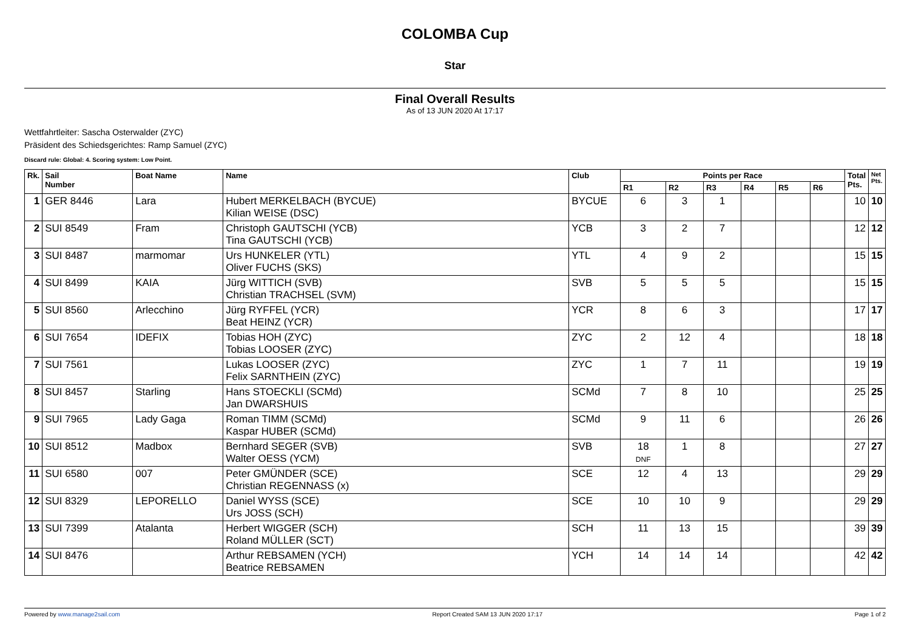COLOMBA Cup
Star
Final Overall Results
As of 13 JUN 2020 At 17:17
Wettfahrtleiter: Sascha Osterwalder (ZYC)
Präsident des Schiedsgerichtes: Ramp Samuel (ZYC)
Discard rule: Global: 4. Scoring system: Low Point.
| Rk. | Sail Number | Boat Name | Name | Club | Points per Race | | | | | | Total Pts. | Net Pts. |
| --- | --- | --- | --- | --- | --- | --- | --- | --- | --- | --- | --- | --- |
| | | | | | R1 | R2 | R3 | R4 | R5 | R6 | | |
| 1 | GER 8446 | Lara | Hubert MERKELBACH (BYCUE) Kilian WEISE (DSC) | BYCUE | 6 | 3 | 1 | | | | 10 | 10 |
| 2 | SUI 8549 | Fram | Christoph GAUTSCHI (YCB) Tina GAUTSCHI (YCB) | YCB | 3 | 2 | 7 | | | | 12 | 12 |
| 3 | SUI 8487 | marmomar | Urs HUNKELER (YTL) Oliver FUCHS (SKS) | YTL | 4 | 9 | 2 | | | | 15 | 15 |
| 4 | SUI 8499 | KAIA | Jürg WITTICH (SVB) Christian TRACHSEL (SVM) | SVB | 5 | 5 | 5 | | | | 15 | 15 |
| 5 | SUI 8560 | Arlecchino | Jürg RYFFEL (YCR) Beat HEINZ (YCR) | YCR | 8 | 6 | 3 | | | | 17 | 17 |
| 6 | SUI 7654 | IDEFIX | Tobias HOH (ZYC) Tobias LOOSER (ZYC) | ZYC | 2 | 12 | 4 | | | | 18 | 18 |
| 7 | SUI 7561 | | Lukas LOOSER (ZYC) Felix SARNTHEIN (ZYC) | ZYC | 1 | 7 | 11 | | | | 19 | 19 |
| 8 | SUI 8457 | Starling | Hans STOECKLI (SCMd) Jan DWARSHUIS | SCMd | 7 | 8 | 10 | | | | 25 | 25 |
| 9 | SUI 7965 | Lady Gaga | Roman TIMM (SCMd) Kaspar HUBER (SCMd) | SCMd | 9 | 11 | 6 | | | | 26 | 26 |
| 10 | SUI 8512 | Madbox | Bernhard SEGER (SVB) Walter OESS (YCM) | SVB | 18 DNF | 1 | 8 | | | | 27 | 27 |
| 11 | SUI 6580 | 007 | Peter GMÜNDER (SCE) Christian REGENNASS (x) | SCE | 12 | 4 | 13 | | | | 29 | 29 |
| 12 | SUI 8329 | LEPORELLO | Daniel WYSS (SCE) Urs JOSS (SCH) | SCE | 10 | 10 | 9 | | | | 29 | 29 |
| 13 | SUI 7399 | Atalanta | Herbert WIGGER (SCH) Roland MÜLLER (SCT) | SCH | 11 | 13 | 15 | | | | 39 | 39 |
| 14 | SUI 8476 | | Arthur REBSAMEN (YCH) Beatrice REBSAMEN | YCH | 14 | 14 | 14 | | | | 42 | 42 |
Powered by www.manage2sail.com Report Created SAM 13 JUN 2020 17:17 Page 1 of 2